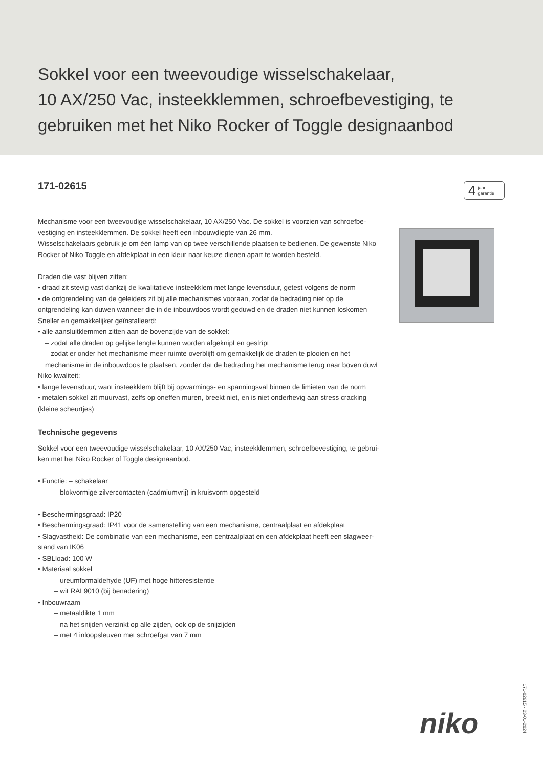Sokkel voor een tweevoudige wisselschakelaar,
10 AX/250 Vac, insteekklemmen, schroefbevestiging, te
gebruiken met het Niko Rocker of Toggle designaanbod
171-02615
4 jaar
garantie
Mechanisme voor een tweevoudige wisselschakelaar, 10 AX/250 Vac. De sokkel is voorzien van schroefbe-vestiging en insteekklemmen. De sokkel heeft een inbouwdiepte van 26 mm.
Wisselschakelaars gebruik je om één lamp van op twee verschillende plaatsen te bedienen. De gewenste Niko Rocker of Niko Toggle en afdekplaat in een kleur naar keuze dienen apart te worden besteld.
Draden die vast blijven zitten:
• draad zit stevig vast dankzij de kwalitatieve insteekklem met lange levensduur, getest volgens de norm
• de ontgrendeling van de geleiders zit bij alle mechanismes vooraan, zodat de bedrading niet op de ontgrendeling kan duwen wanneer die in de inbouwdoos wordt geduwd en de draden niet kunnen loskomen
Sneller en gemakkelijker geïnstalleerd:
• alle aansluitklemmen zitten aan de bovenzijde van de sokkel:
– zodat alle draden op gelijke lengte kunnen worden afgeknipt en gestript
– zodat er onder het mechanisme meer ruimte overblijft om gemakkelijk de draden te plooien en het mechanisme in de inbouwdoos te plaatsen, zonder dat de bedrading het mechanisme terug naar boven duwt
Niko kwaliteit:
• lange levensduur, want insteekklem blijft bij opwarmings- en spanningsval binnen de limieten van de norm
• metalen sokkel zit muurvast, zelfs op oneffen muren, breekt niet, en is niet onderhevig aan stress cracking (kleine scheurtjes)
Technische gegevens
Sokkel voor een tweevoudige wisselschakelaar, 10 AX/250 Vac, insteekklemmen, schroefbevestiging, te gebrui-ken met het Niko Rocker of Toggle designaanbod.
• Functie: – schakelaar
– blokvormige zilvercontacten (cadmiumvrij) in kruisvorm opgesteld
• Beschermingsgraad: IP20
• Beschermingsgraad: IP41 voor de samenstelling van een mechanisme, centraalplaat en afdekplaat
• Slagvastheid: De combinatie van een mechanisme, een centraalplaat en een afdekplaat heeft een slagweer-stand van IK06
• SBLload: 100 W
• Materiaal sokkel
– ureumformaldehyde (UF) met hoge hitteresistentie
– wit RAL9010 (bij benadering)
• Inbouwraam
– metaaldikte 1 mm
– na het snijden verzinkt op alle zijden, ook op de snijzijden
– met 4 inloopsleuven met schroefgat van 7 mm
niko
171-02615 - 23-01-2024